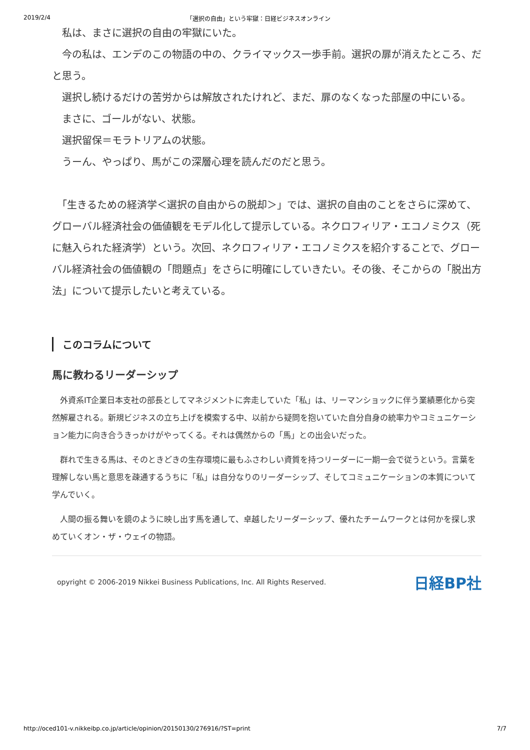2019/2/4 「選択の自由」という牢獄：日経ビジネスオンライン
　私は、まさに選択の自由の牢獄にいた。
　今の私は、エンデのこの物語の中の、クライマックス一歩手前。選択の扉が消えたところ、だと思う。
　選択し続けるだけの苦労からは解放されたけれど、まだ、扉のなくなった部屋の中にいる。
　まさに、ゴールがない、状態。
　選択留保＝モラトリアムの状態。
　うーん、やっぱり、馬がこの深層心理を読んだのだと思う。
　「生きるための経済学＜選択の自由からの脱却＞」では、選択の自由のことをさらに深めて、グローバル経済社会の価値観をモデル化して提示している。ネクロフィリア・エコノミクス（死に魅入られた経済学）という。次回、ネクロフィリア・エコノミクスを紹介することで、グローバル経済社会の価値観の「問題点」をさらに明確にしていきたい。その後、そこからの「脱出方法」について提示したいと考えている。
このコラムについて
馬に教わるリーダーシップ
　外資系IT企業日本支社の部長としてマネジメントに奔走していた「私」は、リーマンショックに伴う業績悪化から突然解雇される。新規ビジネスの立ち上げを模索する中、以前から疑問を抱いていた自分自身の統率力やコミュニケーション能力に向き合うきっかけがやってくる。それは偶然からの「馬」との出会いだった。
　群れで生きる馬は、そのときどきの生存環境に最もふさわしい資質を持つリーダーに一期一会で従うという。言葉を理解しない馬と意思を疎通するうちに「私」は自分なりのリーダーシップ、そしてコミュニケーションの本質について学んでいく。
　人間の振る舞いを鏡のように映し出す馬を通して、卓越したリーダーシップ、優れたチームワークとは何かを探し求めていくオン・ザ・ウェイの物語。
opyright © 2006-2019 Nikkei Business Publications, Inc. All Rights Reserved. 日経BP社
http://oced101-v.nikkeibp.co.jp/article/opinion/20150130/276916/?ST=print 7/7